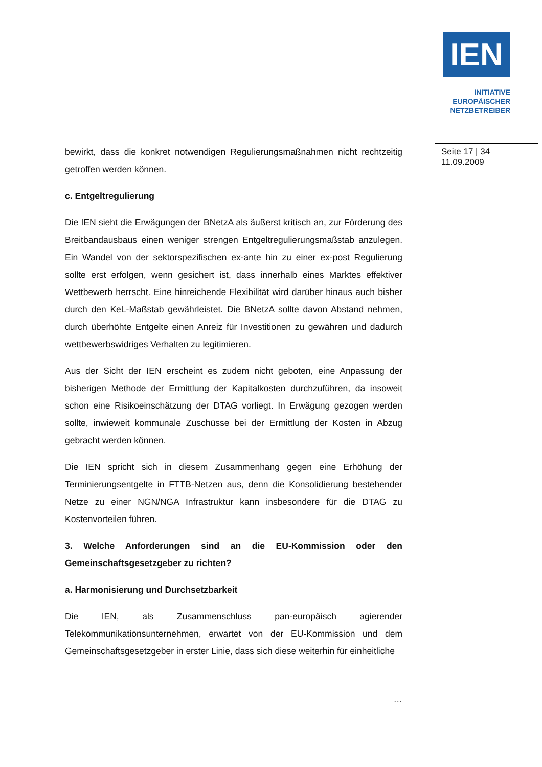IEN
INITIATIVE
EUROPÄISCHER
NETZBETREIBER
Seite 17 | 34
11.09.2009
bewirkt, dass die konkret notwendigen Regulierungsmaßnahmen nicht rechtzeitig getroffen werden können.
c. Entgeltregulierung
Die IEN sieht die Erwägungen der BNetzA als äußerst kritisch an, zur Förderung des Breitbandausbaus einen weniger strengen Entgeltregulierungsmaßstab anzulegen. Ein Wandel von der sektorspezifischen ex-ante hin zu einer ex-post Regulierung sollte erst erfolgen, wenn gesichert ist, dass innerhalb eines Marktes effektiver Wettbewerb herrscht. Eine hinreichende Flexibilität wird darüber hinaus auch bisher durch den KeL-Maßstab gewährleistet. Die BNetzA sollte davon Abstand nehmen, durch überhöhte Entgelte einen Anreiz für Investitionen zu gewähren und dadurch wettbewerbswidriges Verhalten zu legitimieren.
Aus der Sicht der IEN erscheint es zudem nicht geboten, eine Anpassung der bisherigen Methode der Ermittlung der Kapitalkosten durchzuführen, da insoweit schon eine Risikoeinschätzung der DTAG vorliegt. In Erwägung gezogen werden sollte, inwieweit kommunale Zuschüsse bei der Ermittlung der Kosten in Abzug gebracht werden können.
Die IEN spricht sich in diesem Zusammenhang gegen eine Erhöhung der Terminierungsentgelte in FTTB-Netzen aus, denn die Konsolidierung bestehender Netze zu einer NGN/NGA Infrastruktur kann insbesondere für die DTAG zu Kostenvorteilen führen.
3. Welche Anforderungen sind an die EU-Kommission oder den Gemeinschaftsgesetzgeber zu richten?
a. Harmonisierung und Durchsetzbarkeit
Die IEN, als Zusammenschluss pan-europäisch agierender Telekommunikationsunternehmen, erwartet von der EU-Kommission und dem Gemeinschaftsgesetzgeber in erster Linie, dass sich diese weiterhin für einheitliche
…